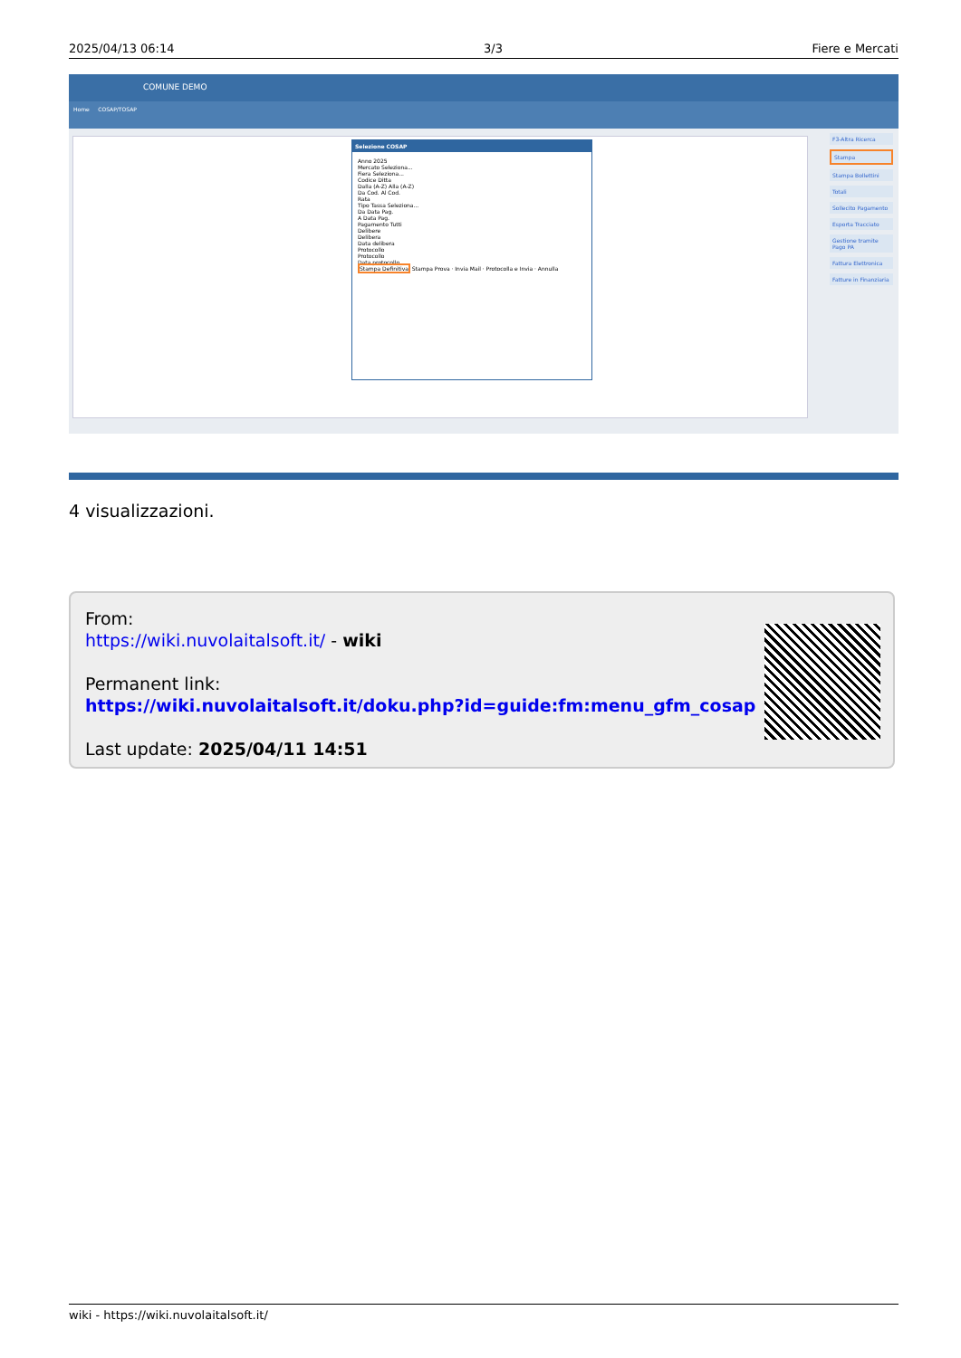2025/04/13 06:14 3/3 Fiere e Mercati
COMUNE DEMO
Home COSAP/TOSAP
Selezione COSAP
Anno 2025
Mercato Seleziona...
Fiera Seleziona...
Codice Ditta
Dalla (A-Z) Alla (A-Z)
Da Cod. Al Cod.
Rata
Tipo Tassa Seleziona...
Da Data Pag.
A Data Pag.
Pagamento Tutti
Delibere
Delibera
Data delibera
Protocollo
Protocollo
Data protocollo
Stampa Definitiva Stampa Prova · Invia Mail · Protocolla e Invia · Annulla
F3-Altra Ricerca
Stampa
Stampa Bollettini
Totali
Sollecito Pagamento
Esporta Tracciato
Gestione tramite Pago PA
Fattura Elettronica
Fatture in Finanziaria
4 visualizzazioni.
From:
https://wiki.nuvolaitalsoft.it/ - wiki
Permanent link:
https://wiki.nuvolaitalsoft.it/doku.php?id=guide:fm:menu_gfm_cosap
Last update: 2025/04/11 14:51
wiki - https://wiki.nuvolaitalsoft.it/